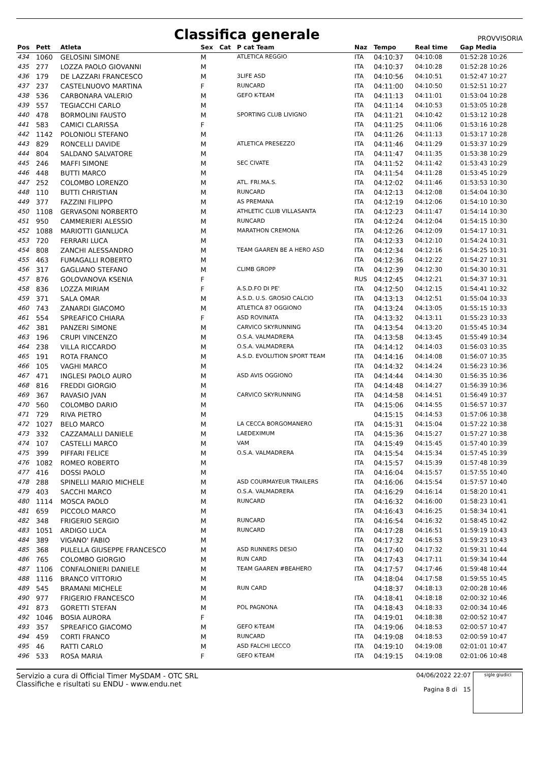Classifica generale
PROVVISORIA
| Pos | Pett | Atleta | Sex | Cat | P cat Team | Naz | Tempo | Real time | Gap Media |
| --- | --- | --- | --- | --- | --- | --- | --- | --- | --- |
| 434 | 1060 | GELOSINI SIMONE | M | | ATLETICA REGGIO | ITA | 04:10:37 | 04:10:08 | 01:52:28 10:26 |
| 435 | 277 | LOZZA PAOLO GIOVANNI | M | | | ITA | 04:10:37 | 04:10:28 | 01:52:28 10:26 |
| 436 | 179 | DE LAZZARI FRANCESCO | M | | 3LIFE ASD | ITA | 04:10:56 | 04:10:51 | 01:52:47 10:27 |
| 437 | 237 | CASTELNUOVO MARTINA | F | | RUNCARD | ITA | 04:11:00 | 04:10:50 | 01:52:51 10:27 |
| 438 | 536 | CARBONARA VALERIO | M | | GEFO K-TEAM | ITA | 04:11:13 | 04:11:01 | 01:53:04 10:28 |
| 439 | 557 | TEGIACCHI CARLO | M | | | ITA | 04:11:14 | 04:10:53 | 01:53:05 10:28 |
| 440 | 478 | BORMOLINI FAUSTO | M | | SPORTING CLUB LIVIGNO | ITA | 04:11:21 | 04:10:42 | 01:53:12 10:28 |
| 441 | 583 | CAMICI CLARISSA | F | | | ITA | 04:11:25 | 04:11:06 | 01:53:16 10:28 |
| 442 | 1142 | POLONIOLI STEFANO | M | | | ITA | 04:11:26 | 04:11:13 | 01:53:17 10:28 |
| 443 | 829 | RONCELLI DAVIDE | M | | ATLETICA PRESEZZO | ITA | 04:11:46 | 04:11:29 | 01:53:37 10:29 |
| 444 | 804 | SALDANO SALVATORE | M | | | ITA | 04:11:47 | 04:11:35 | 01:53:38 10:29 |
| 445 | 246 | MAFFI SIMONE | M | | SEC CIVATE | ITA | 04:11:52 | 04:11:42 | 01:53:43 10:29 |
| 446 | 448 | BUTTI MARCO | M | | | ITA | 04:11:54 | 04:11:28 | 01:53:45 10:29 |
| 447 | 252 | COLOMBO LORENZO | M | | ATL. FRI.MA.S. | ITA | 04:12:02 | 04:11:46 | 01:53:53 10:30 |
| 448 | 110 | BUTTI CHRISTIAN | M | | RUNCARD | ITA | 04:12:13 | 04:12:08 | 01:54:04 10:30 |
| 449 | 377 | FAZZINI FILIPPO | M | | AS PREMANA | ITA | 04:12:19 | 04:12:06 | 01:54:10 10:30 |
| 450 | 1108 | GERVASONI NORBERTO | M | | ATHLETIC CLUB VILLASANTA | ITA | 04:12:23 | 04:11:47 | 01:54:14 10:30 |
| 451 | 950 | CAMMERIERI ALESSIO | M | | RUNCARD | ITA | 04:12:24 | 04:12:04 | 01:54:15 10:30 |
| 452 | 1088 | MARIOTTI GIANLUCA | M | | MARATHON CREMONA | ITA | 04:12:26 | 04:12:09 | 01:54:17 10:31 |
| 453 | 720 | FERRARI LUCA | M | | | ITA | 04:12:33 | 04:12:10 | 01:54:24 10:31 |
| 454 | 808 | ZANCHI ALESSANDRO | M | | TEAM GAAREN BE A HERO ASD | ITA | 04:12:34 | 04:12:16 | 01:54:25 10:31 |
| 455 | 463 | FUMAGALLI ROBERTO | M | | | ITA | 04:12:36 | 04:12:22 | 01:54:27 10:31 |
| 456 | 317 | GAGLIANO STEFANO | M | | CLIMB GROPP | ITA | 04:12:39 | 04:12:30 | 01:54:30 10:31 |
| 457 | 876 | GOLOVANOVA KSENIA | F | | | RUS | 04:12:45 | 04:12:21 | 01:54:37 10:31 |
| 458 | 836 | LOZZA MIRIAM | F | | A.S.D.FO DI PE' | ITA | 04:12:50 | 04:12:15 | 01:54:41 10:32 |
| 459 | 371 | SALA OMAR | M | | A.S.D. U.S. GROSIO CALCIO | ITA | 04:13:13 | 04:12:51 | 01:55:04 10:33 |
| 460 | 743 | ZANARDI GIACOMO | M | | ATLETICA 87 OGGIONO | ITA | 04:13:24 | 04:13:05 | 01:55:15 10:33 |
| 461 | 554 | SPREAFICO CHIARA | F | | ASD ROVINATA | ITA | 04:13:32 | 04:13:11 | 01:55:23 10:33 |
| 462 | 381 | PANZERI SIMONE | M | | CARVICO SKYRUNNING | ITA | 04:13:54 | 04:13:20 | 01:55:45 10:34 |
| 463 | 196 | CRUPI VINCENZO | M | | O.S.A. VALMADRERA | ITA | 04:13:58 | 04:13:45 | 01:55:49 10:34 |
| 464 | 238 | VILLA RICCARDO | M | | O.S.A. VALMADRERA | ITA | 04:14:12 | 04:14:03 | 01:56:03 10:35 |
| 465 | 191 | ROTA FRANCO | M | | A.S.D. EVOLUTION SPORT TEAM | ITA | 04:14:16 | 04:14:08 | 01:56:07 10:35 |
| 466 | 105 | VAGHI MARCO | M | | | ITA | 04:14:32 | 04:14:24 | 01:56:23 10:36 |
| 467 | 471 | INGLESI PAOLO AURO | M | | ASD AVIS OGGIONO | ITA | 04:14:44 | 04:14:30 | 01:56:35 10:36 |
| 468 | 816 | FREDDI GIORGIO | M | | | ITA | 04:14:48 | 04:14:27 | 01:56:39 10:36 |
| 469 | 367 | RAVASIO JVAN | M | | CARVICO SKYRUNNING | ITA | 04:14:58 | 04:14:51 | 01:56:49 10:37 |
| 470 | 560 | COLOMBO DARIO | M | | | ITA | 04:15:06 | 04:14:55 | 01:56:57 10:37 |
| 471 | 729 | RIVA PIETRO | M | | | | 04:15:15 | 04:14:53 | 01:57:06 10:38 |
| 472 | 1027 | BELO MARCO | M | | LA CECCA BORGOMANERO | ITA | 04:15:31 | 04:15:04 | 01:57:22 10:38 |
| 473 | 332 | CAZZAMALLI DANIELE | M | | LAEDEXIMUM | ITA | 04:15:36 | 04:15:27 | 01:57:27 10:38 |
| 474 | 107 | CASTELLI MARCO | M | | VAM | ITA | 04:15:49 | 04:15:45 | 01:57:40 10:39 |
| 475 | 399 | PIFFARI FELICE | M | | O.S.A. VALMADRERA | ITA | 04:15:54 | 04:15:34 | 01:57:45 10:39 |
| 476 | 1082 | ROMEO ROBERTO | M | | | ITA | 04:15:57 | 04:15:39 | 01:57:48 10:39 |
| 477 | 416 | DOSSI PAOLO | M | | | ITA | 04:16:04 | 04:15:57 | 01:57:55 10:40 |
| 478 | 288 | SPINELLI MARIO MICHELE | M | | ASD COURMAYEUR TRAILERS | ITA | 04:16:06 | 04:15:54 | 01:57:57 10:40 |
| 479 | 403 | SACCHI MARCO | M | | O.S.A. VALMADRERA | ITA | 04:16:29 | 04:16:14 | 01:58:20 10:41 |
| 480 | 1114 | MOSCA PAOLO | M | | RUNCARD | ITA | 04:16:32 | 04:16:00 | 01:58:23 10:41 |
| 481 | 659 | PICCOLO MARCO | M | | | ITA | 04:16:43 | 04:16:25 | 01:58:34 10:41 |
| 482 | 348 | FRIGERIO SERGIO | M | | RUNCARD | ITA | 04:16:54 | 04:16:32 | 01:58:45 10:42 |
| 483 | 1051 | ARDIGO LUCA | M | | RUNCARD | ITA | 04:17:28 | 04:16:51 | 01:59:19 10:43 |
| 484 | 389 | VIGANO' FABIO | M | | | ITA | 04:17:32 | 04:16:53 | 01:59:23 10:43 |
| 485 | 368 | PULELLA GIUSEPPE FRANCESCO | M | | ASD RUNNERS DESIO | ITA | 04:17:40 | 04:17:32 | 01:59:31 10:44 |
| 486 | 765 | COLOMBO GIORGIO | M | | RUN CARD | ITA | 04:17:43 | 04:17:11 | 01:59:34 10:44 |
| 487 | 1106 | CONFALONIERI DANIELE | M | | TEAM GAAREN #BEAHERO | ITA | 04:17:57 | 04:17:46 | 01:59:48 10:44 |
| 488 | 1116 | BRANCO VITTORIO | M | | | ITA | 04:18:04 | 04:17:58 | 01:59:55 10:45 |
| 489 | 545 | BRAMANI MICHELE | M | | RUN CARD | | 04:18:37 | 04:18:13 | 02:00:28 10:46 |
| 490 | 977 | FRIGERIO FRANCESCO | M | | | ITA | 04:18:41 | 04:18:18 | 02:00:32 10:46 |
| 491 | 873 | GORETTI STEFAN | M | | POL PAGNONA | ITA | 04:18:43 | 04:18:33 | 02:00:34 10:46 |
| 492 | 1046 | BOSIA AURORA | F | | | ITA | 04:19:01 | 04:18:38 | 02:00:52 10:47 |
| 493 | 357 | SPREAFICO GIACOMO | M | | GEFO K-TEAM | ITA | 04:19:06 | 04:18:53 | 02:00:57 10:47 |
| 494 | 459 | CORTI FRANCO | M | | RUNCARD | ITA | 04:19:08 | 04:18:53 | 02:00:59 10:47 |
| 495 | 46 | RATTI CARLO | M | | ASD FALCHI LECCO | ITA | 04:19:10 | 04:19:08 | 02:01:01 10:47 |
| 496 | 533 | ROSA MARIA | F | | GEFO K-TEAM | ITA | 04:19:15 | 04:19:08 | 02:01:06 10:48 |
Servizio a cura di Official Timer MySDAM - OTC SRL
Classifiche e risultati su ENDU - www.endu.net
04/06/2022 22:07
Pagina 8 di 15
sigle giudici